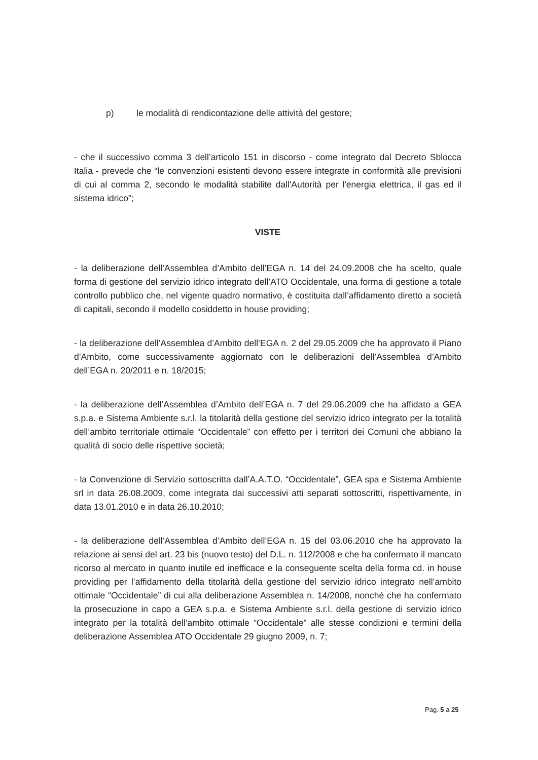p) le modalità di rendicontazione delle attività del gestore;
- che il successivo comma 3 dell’articolo 151 in discorso - come integrato dal Decreto Sblocca Italia - prevede che “le convenzioni esistenti devono essere integrate in conformità alle previsioni di cui al comma 2, secondo le modalità stabilite dall'Autorità per l'energia elettrica, il gas ed il sistema idrico”;
VISTE
- la deliberazione dell’Assemblea d’Ambito dell’EGA n. 14 del 24.09.2008 che ha scelto, quale forma di gestione del servizio idrico integrato dell’ATO Occidentale, una forma di gestione a totale controllo pubblico che, nel vigente quadro normativo, è costituita dall’affidamento diretto a società di capitali, secondo il modello cosiddetto in house providing;
- la deliberazione dell’Assemblea d’Ambito dell’EGA n. 2 del 29.05.2009 che ha approvato il Piano d’Ambito, come successivamente aggiornato con le deliberazioni dell’Assemblea d’Ambito dell’EGA n. 20/2011 e n. 18/2015;
- la deliberazione dell’Assemblea d’Ambito dell’EGA n. 7 del 29.06.2009 che ha affidato a GEA s.p.a. e Sistema Ambiente s.r.l. la titolarità della gestione del servizio idrico integrato per la totalità dell’ambito territoriale ottimale “Occidentale” con effetto per i territori dei Comuni che abbiano la qualità di socio delle rispettive società;
- la Convenzione di Servizio sottoscritta dall’A.A.T.O. “Occidentale”, GEA spa e Sistema Ambiente srl in data 26.08.2009, come integrata dai successivi atti separati sottoscritti, rispettivamente, in data 13.01.2010 e in data 26.10.2010;
- la deliberazione dell’Assemblea d’Ambito dell’EGA n. 15 del 03.06.2010 che ha approvato la relazione ai sensi del art. 23 bis (nuovo testo) del D.L. n. 112/2008 e che ha confermato il mancato ricorso al mercato in quanto inutile ed inefficace e la conseguente scelta della forma cd. in house providing per l’affidamento della titolarità della gestione del servizio idrico integrato nell’ambito ottimale “Occidentale” di cui alla deliberazione Assemblea n. 14/2008, nonché che ha confermato la prosecuzione in capo a GEA s.p.a. e Sistema Ambiente s.r.l. della gestione di servizio idrico integrato per la totalità dell’ambito ottimale “Occidentale” alle stesse condizioni e termini della deliberazione Assemblea ATO Occidentale 29 giugno 2009, n. 7;
Pag. 5 a 25